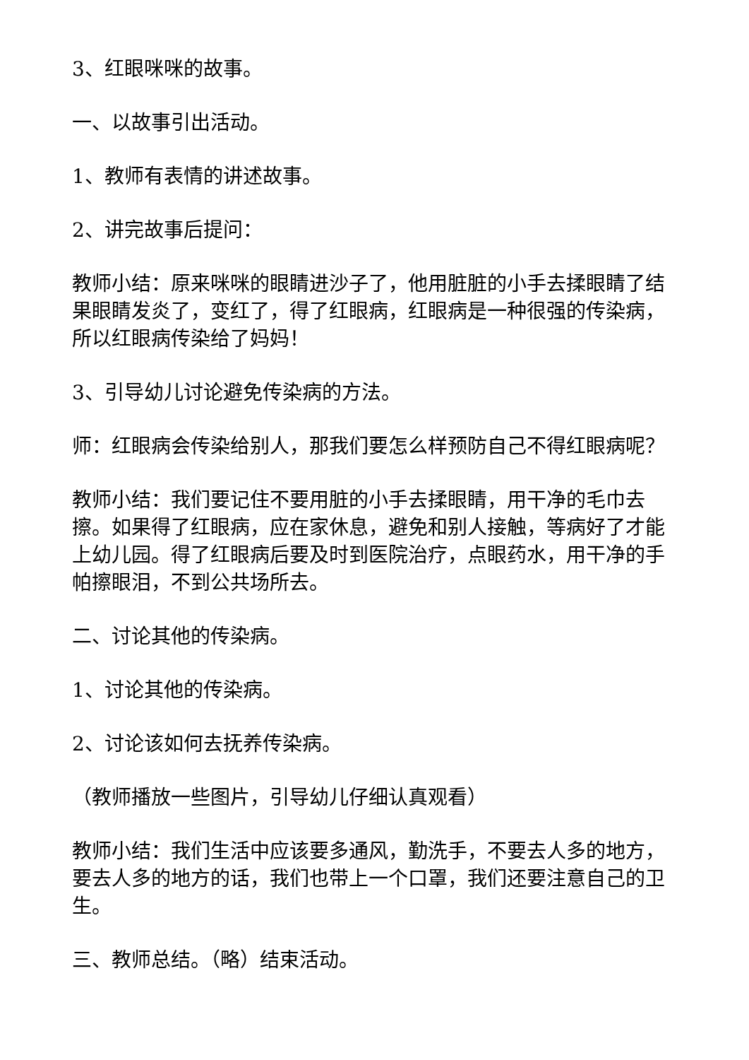3、红眼咪咪的故事。
一、以故事引出活动。
1、教师有表情的讲述故事。
2、讲完故事后提问：
教师小结：原来咪咪的眼睛进沙子了，他用脏脏的小手去揉眼睛了结果眼睛发炎了，变红了，得了红眼病，红眼病是一种很强的传染病，所以红眼病传染给了妈妈！
3、引导幼儿讨论避免传染病的方法。
师：红眼病会传染给别人，那我们要怎么样预防自己不得红眼病呢？
教师小结：我们要记住不要用脏的小手去揉眼睛，用干净的毛巾去擦。如果得了红眼病，应在家休息，避免和别人接触，等病好了才能上幼儿园。得了红眼病后要及时到医院治疗，点眼药水，用干净的手帕擦眼泪，不到公共场所去。
二、讨论其他的传染病。
1、讨论其他的传染病。
2、讨论该如何去抚养传染病。
（教师播放一些图片，引导幼儿仔细认真观看）
教师小结：我们生活中应该要多通风，勤洗手，不要去人多的地方，要去人多的地方的话，我们也带上一个口罩，我们还要注意自己的卫生。
三、教师总结。（略）结束活动。